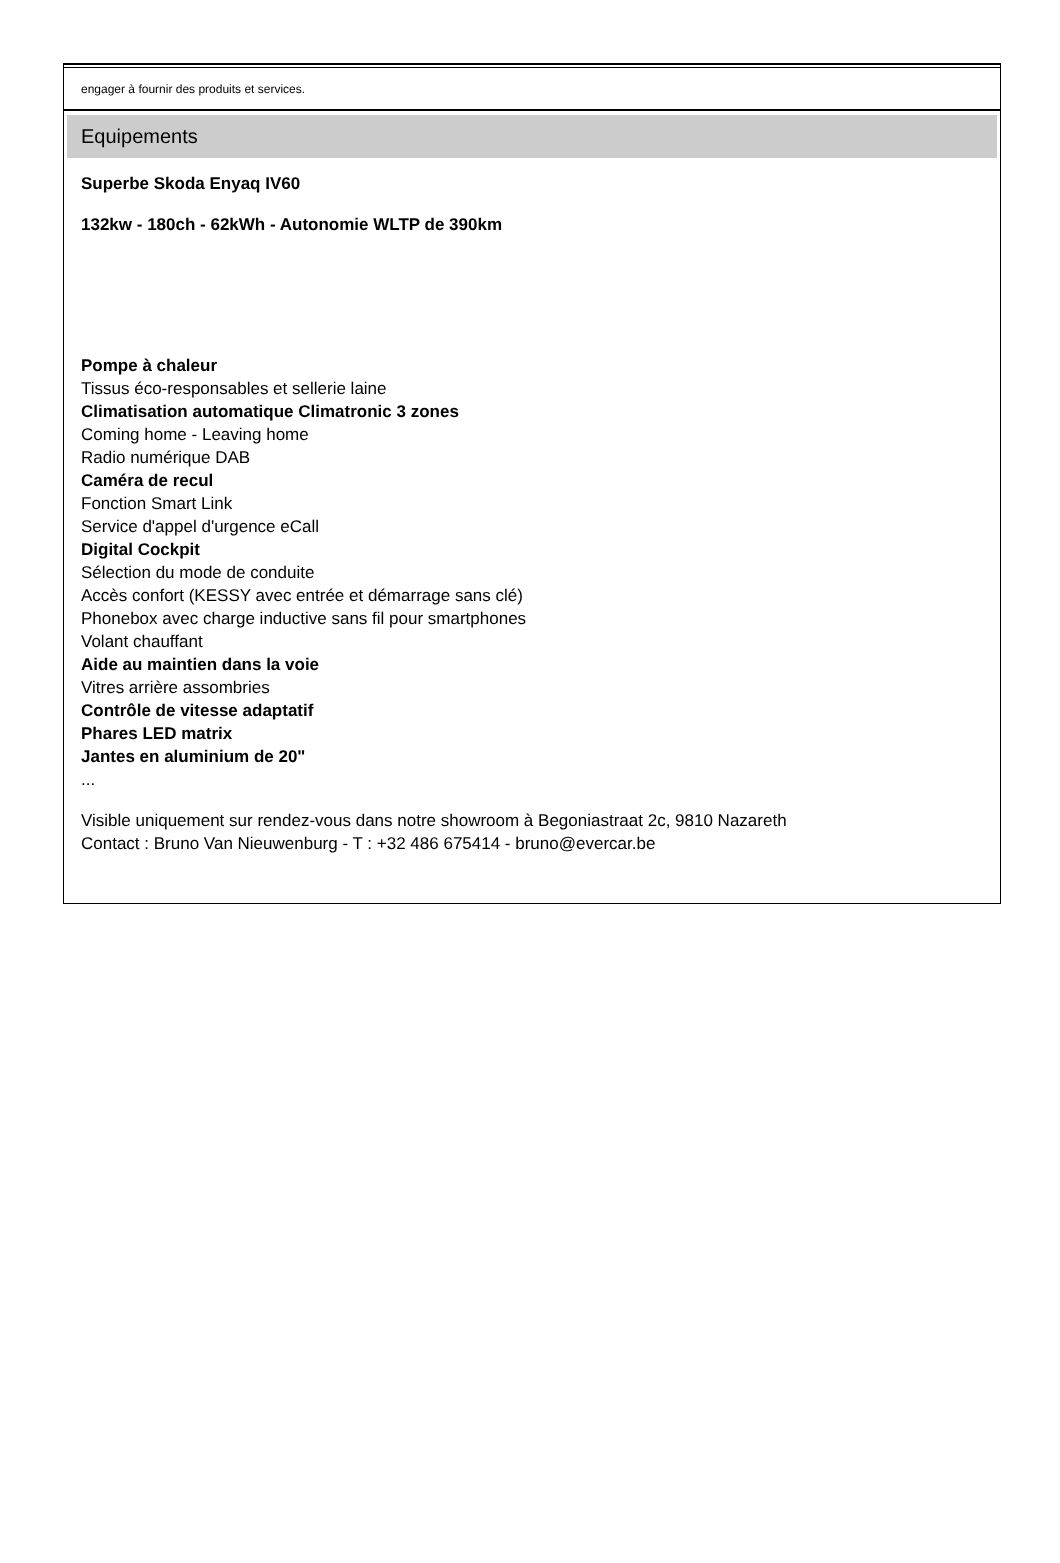engager à fournir des produits et services.
Equipements
Superbe Skoda Enyaq IV60
132kw - 180ch - 62kWh - Autonomie WLTP de 390km
Pompe à chaleur
Tissus éco-responsables et sellerie laine
Climatisation automatique Climatronic 3 zones
Coming home - Leaving home
Radio numérique DAB
Caméra de recul
Fonction Smart Link
Service d'appel d'urgence eCall
Digital Cockpit
Sélection du mode de conduite
Accès confort (KESSY avec entrée et démarrage sans clé)
Phonebox avec charge inductive sans fil pour smartphones
Volant chauffant
Aide au maintien dans la voie
Vitres arrière assombries
Contrôle de vitesse adaptatif
Phares LED matrix
Jantes en aluminium de 20"
...
Visible uniquement sur rendez-vous dans notre showroom à Begoniastraat 2c, 9810 Nazareth
Contact : Bruno Van Nieuwenburg - T : +32 486 675414 - bruno@evercar.be